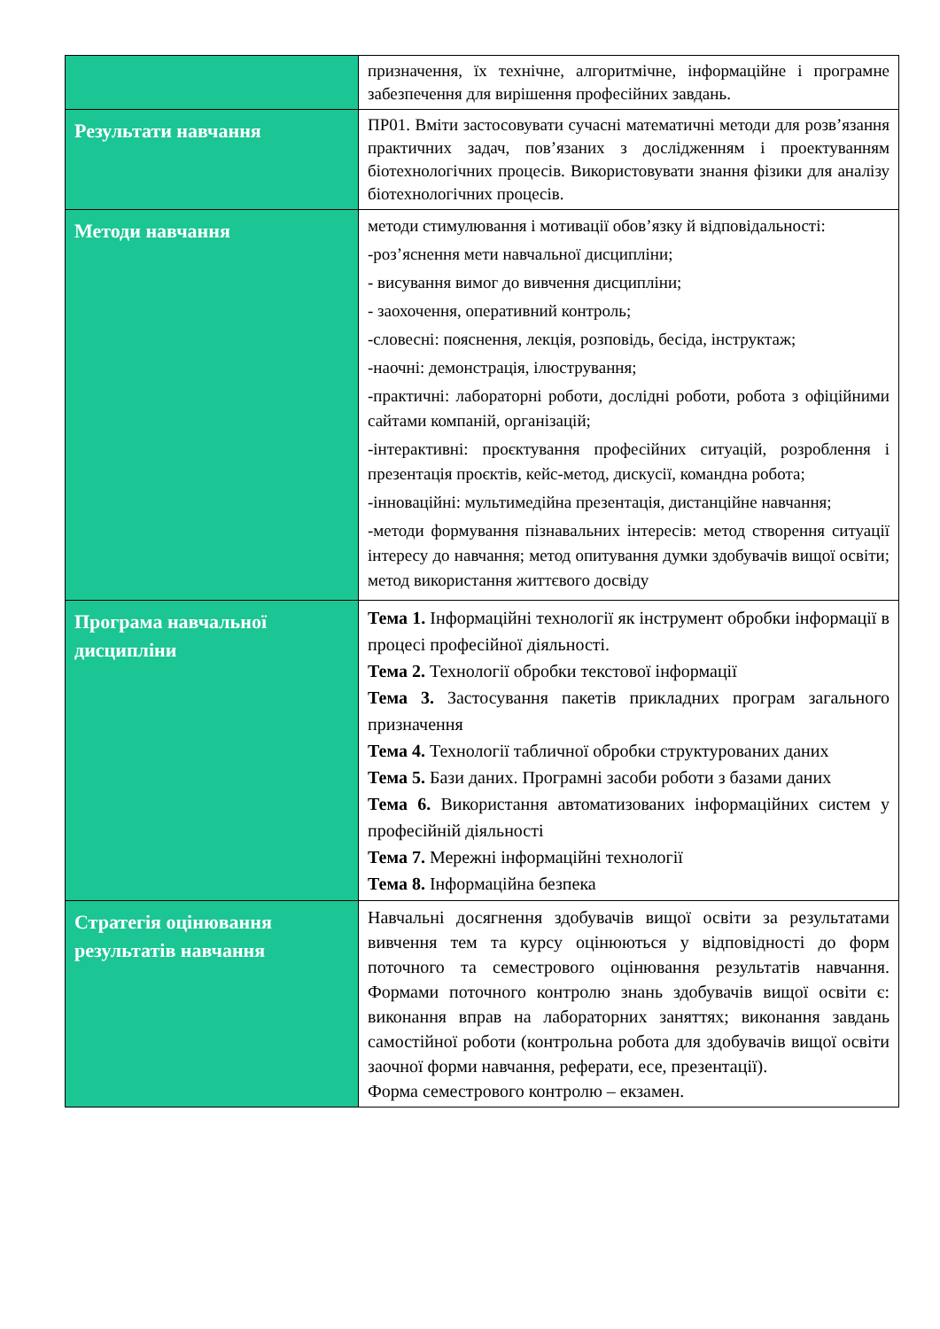| | призначення, їх технічне, алгоритмічне, інформаційне і програмне забезпечення для вирішення професійних завдань. |
| Результати навчання | ПР01. Вміти застосовувати сучасні математичні методи для розв’язання практичних задач, пов’язаних з дослідженням і проектуванням біотехнологічних процесів. Використовувати знання фізики для аналізу біотехнологічних процесів. |
| Методи навчання | методи стимулювання і мотивації обов’язку й відповідальності: -роз’яснення мети навчальної дисципліни; - висування вимог до вивчення дисципліни; - заохочення, оперативний контроль; -словесні: пояснення, лекція, розповідь, бесіда, інструктаж; -наочні: демонстрація, ілюстрування; -практичні: лабораторні роботи, дослідні роботи, робота з офіційними сайтами компаній, організацій; -інтерактивні: проєктування професійних ситуацій, розроблення і презентація проєктів, кейс-метод, дискусії, командна робота; -інноваційні: мультимедійна презентація, дистанційне навчання; -методи формування пізнавальних інтересів: метод створення ситуації інтересу до навчання; метод опитування думки здобувачів вищої освіти; метод використання життєвого досвіду |
| Програма навчальної дисципліни | Тема 1. Інформаційні технології як інструмент обробки інформації в процесі професійної діяльності. Тема 2. Технології обробки текстової інформації Тема 3. Застосування пакетів прикладних програм загального призначення Тема 4. Технології табличної обробки структурованих даних Тема 5. Бази даних. Програмні засоби роботи з базами даних Тема 6. Використання автоматизованих інформаційних систем у професійній діяльності Тема 7. Мережні інформаційні технології Тема 8. Інформаційна безпека |
| Стратегія оцінювання результатів навчання | Навчальні досягнення здобувачів вищої освіти за результатами вивчення тем та курсу оцінюються у відповідності до форм поточного та семестрового оцінювання результатів навчання. Формами поточного контролю знань здобувачів вищої освіти є: виконання вправ на лабораторних заняттях; виконання завдань самостійної роботи (контрольна робота для здобувачів вищої освіти заочної форми навчання, реферати, есе, презентації). Форма семестрового контролю – екзамен. |